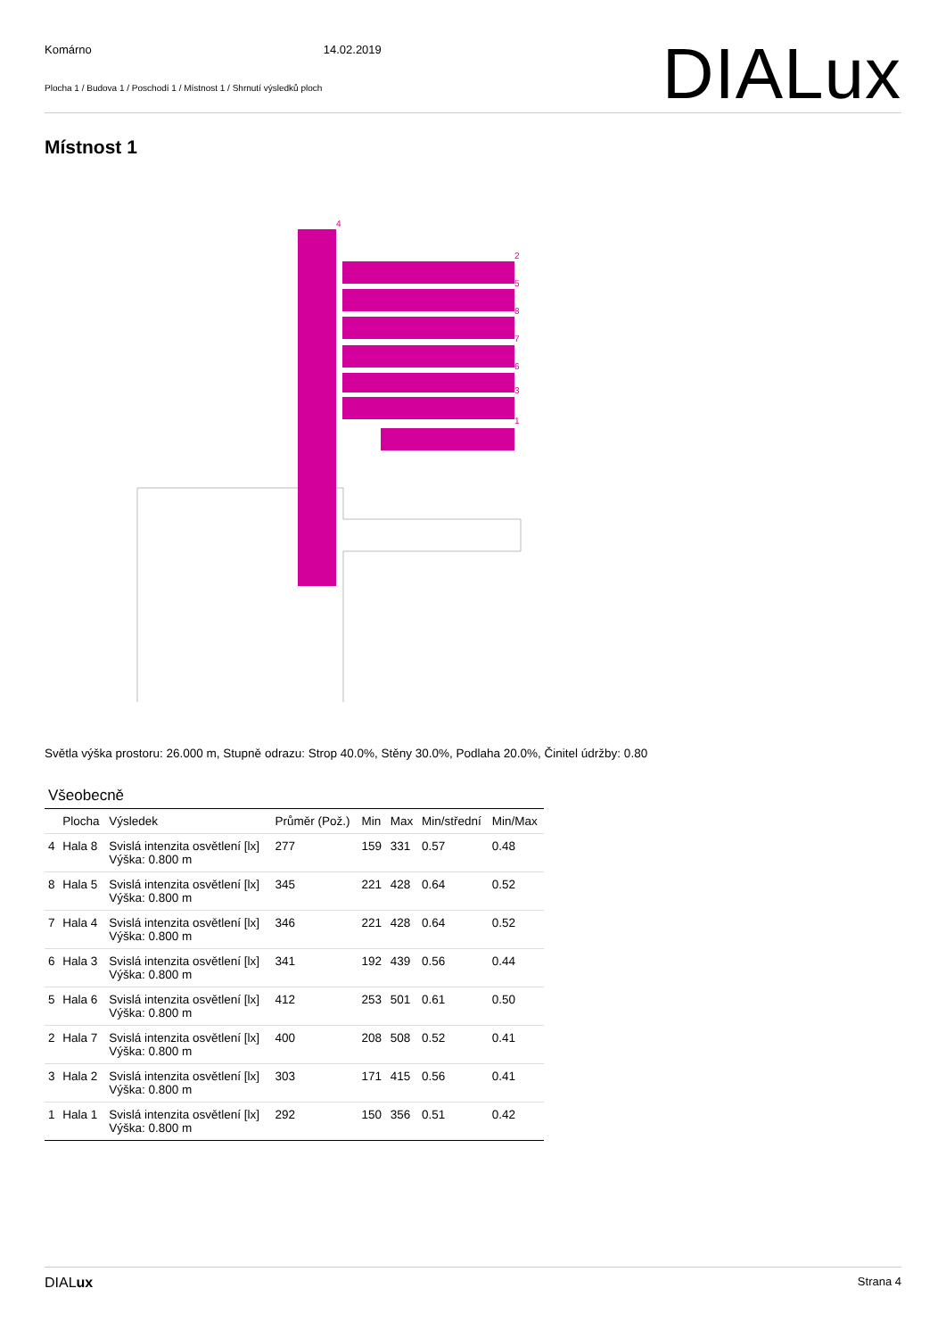Komárno 14.02.2019
Plocha 1 / Budova 1 / Poschodí 1 / Místnost 1 / Shrnutí výsledků ploch
DIALux
Místnost 1
4
2
5
8
7
6
3
1
Světla výška prostoru: 26.000 m, Stupně odrazu: Strop 40.0%, Stěny 30.0%, Podlaha 20.0%, Činitel údržby: 0.80
Všeobecně
| | Plocha | Výsledek | Průměr (Pož.) | Min | Max | Min/střední | Min/Max |
| --- | --- | --- | --- | --- | --- | --- | --- |
| 4 | Hala 8 | Svislá intenzita osvětlení [lx] Výška: 0.800 m | 277 | 159 | 331 | 0.57 | 0.48 |
| 8 | Hala 5 | Svislá intenzita osvětlení [lx] Výška: 0.800 m | 345 | 221 | 428 | 0.64 | 0.52 |
| 7 | Hala 4 | Svislá intenzita osvětlení [lx] Výška: 0.800 m | 346 | 221 | 428 | 0.64 | 0.52 |
| 6 | Hala 3 | Svislá intenzita osvětlení [lx] Výška: 0.800 m | 341 | 192 | 439 | 0.56 | 0.44 |
| 5 | Hala 6 | Svislá intenzita osvětlení [lx] Výška: 0.800 m | 412 | 253 | 501 | 0.61 | 0.50 |
| 2 | Hala 7 | Svislá intenzita osvětlení [lx] Výška: 0.800 m | 400 | 208 | 508 | 0.52 | 0.41 |
| 3 | Hala 2 | Svislá intenzita osvětlení [lx] Výška: 0.800 m | 303 | 171 | 415 | 0.56 | 0.41 |
| 1 | Hala 1 | Svislá intenzita osvětlení [lx] Výška: 0.800 m | 292 | 150 | 356 | 0.51 | 0.42 |
DIALux Strana 4